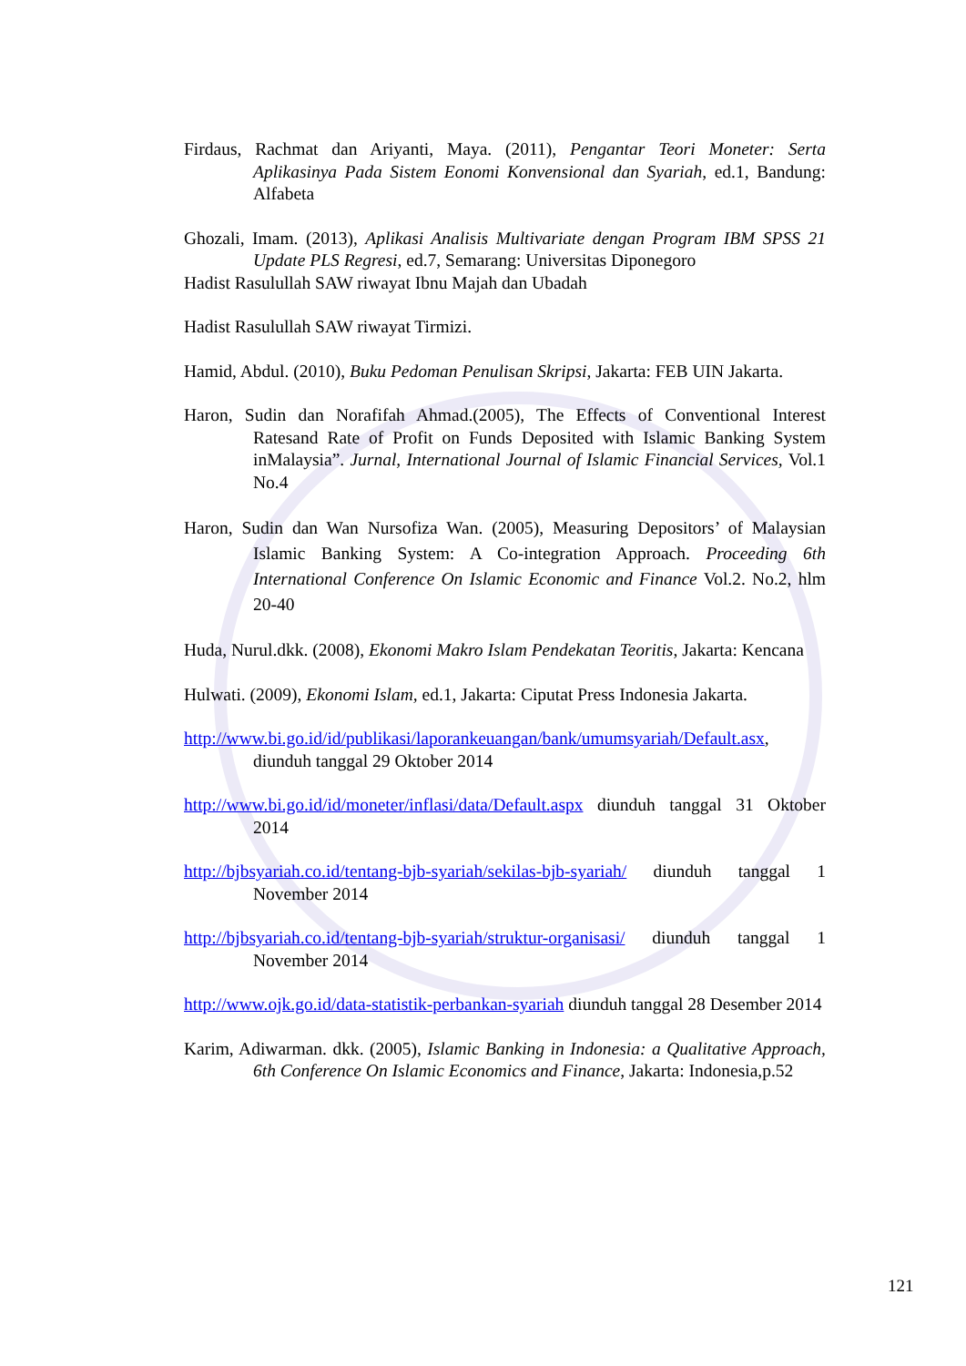Firdaus, Rachmat dan Ariyanti, Maya. (2011), Pengantar Teori Moneter: Serta Aplikasinya Pada Sistem Eonomi Konvensional dan Syariah, ed.1, Bandung: Alfabeta
Ghozali, Imam. (2013), Aplikasi Analisis Multivariate dengan Program IBM SPSS 21 Update PLS Regresi, ed.7, Semarang: Universitas Diponegoro
Hadist Rasulullah SAW riwayat Ibnu Majah dan Ubadah
Hadist Rasulullah SAW riwayat Tirmizi.
Hamid, Abdul. (2010), Buku Pedoman Penulisan Skripsi, Jakarta: FEB UIN Jakarta.
Haron, Sudin dan Norafifah Ahmad.(2005), The Effects of Conventional Interest Ratesand Rate of Profit on Funds Deposited with Islamic Banking System inMalaysia”. Jurnal, International Journal of Islamic Financial Services, Vol.1 No.4
Haron, Sudin dan Wan Nursofiza Wan. (2005), Measuring Depositors’ of Malaysian Islamic Banking System: A Co-integration Approach. Proceeding 6th International Conference On Islamic Economic and Finance Vol.2. No.2, hlm 20-40
Huda, Nurul.dkk. (2008), Ekonomi Makro Islam Pendekatan Teoritis, Jakarta: Kencana
Hulwati. (2009), Ekonomi Islam, ed.1, Jakarta: Ciputat Press Indonesia Jakarta.
http://www.bi.go.id/id/publikasi/laporankeuangan/bank/umumsyariah/Default.asx, diunduh tanggal 29 Oktober 2014
http://www.bi.go.id/id/moneter/inflasi/data/Default.aspx diunduh tanggal 31 Oktober 2014
http://bjbsyariah.co.id/tentang-bjb-syariah/sekilas-bjb-syariah/ diunduh tanggal 1 November 2014
http://bjbsyariah.co.id/tentang-bjb-syariah/struktur-organisasi/ diunduh tanggal 1 November 2014
http://www.ojk.go.id/data-statistik-perbankan-syariah diunduh tanggal 28 Desember 2014
Karim, Adiwarman. dkk. (2005), Islamic Banking in Indonesia: a Qualitative Approach, 6th Conference On Islamic Economics and Finance, Jakarta: Indonesia,p.52
121